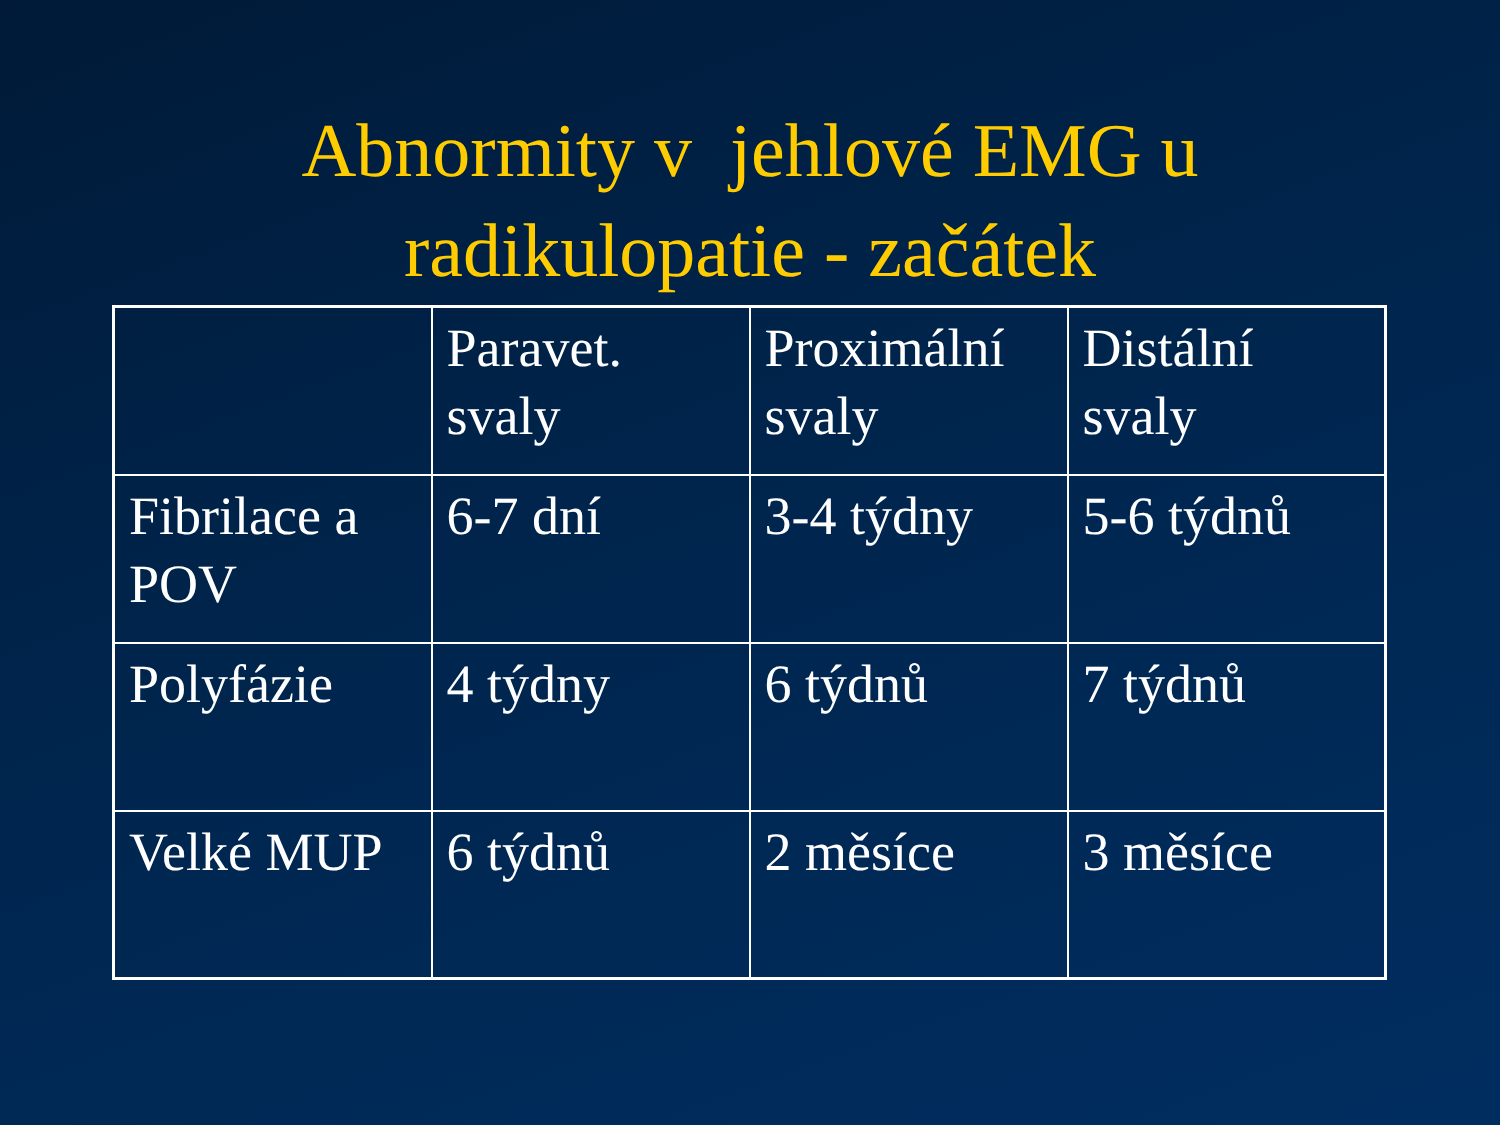Abnormity v jehlové EMG u
radikulopatie - začátek
| | Paravet. svaly | Proximální svaly | Distální svaly |
| Fibrilace a POV | 6-7 dní | 3-4 týdny | 5-6 týdnů |
| Polyfázie | 4 týdny | 6 týdnů | 7 týdnů |
| Velké MUP | 6 týdnů | 2 měsíce | 3 měsíce |